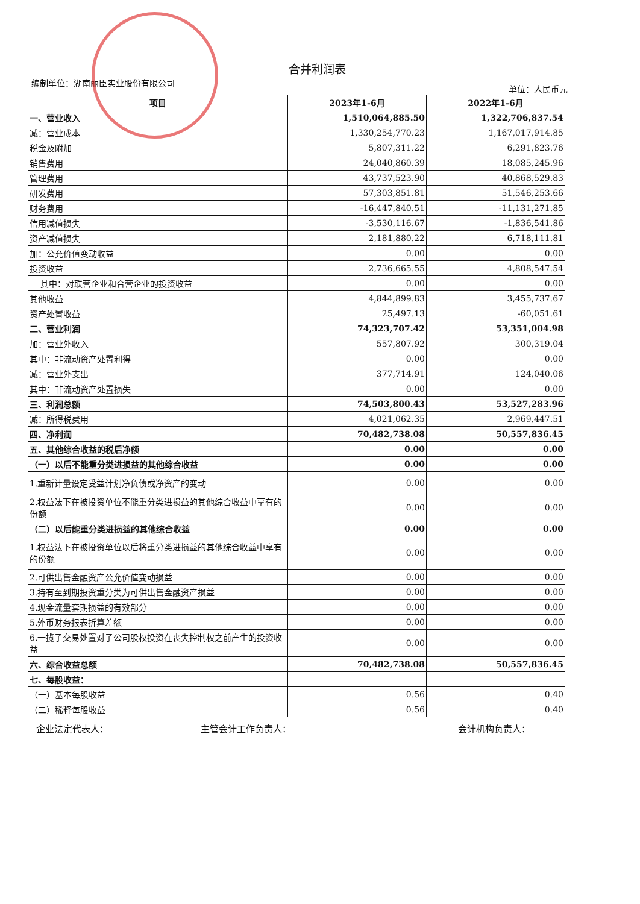合并利润表
编制单位：湖南丽臣实业股份有限公司 单位：人民币元
| 项目 | 2023年1-6月 | 2022年1-6月 |
| --- | --- | --- |
| 一、营业收入 | 1,510,064,885.50 | 1,322,706,837.54 |
| 减：营业成本 | 1,330,254,770.23 | 1,167,017,914.85 |
| 税金及附加 | 5,807,311.22 | 6,291,823.76 |
| 销售费用 | 24,040,860.39 | 18,085,245.96 |
| 管理费用 | 43,737,523.90 | 40,868,529.83 |
| 研发费用 | 57,303,851.81 | 51,546,253.66 |
| 财务费用 | -16,447,840.51 | -11,131,271.85 |
| 信用减值损失 | -3,530,116.67 | -1,836,541.86 |
| 资产减值损失 | 2,181,880.22 | 6,718,111.81 |
| 加：公允价值变动收益 | 0.00 | 0.00 |
| 投资收益 | 2,736,665.55 | 4,808,547.54 |
| 其中：对联营企业和合营企业的投资收益 | 0.00 | 0.00 |
| 其他收益 | 4,844,899.83 | 3,455,737.67 |
| 资产处置收益 | 25,497.13 | -60,051.61 |
| 二、营业利润 | 74,323,707.42 | 53,351,004.98 |
| 加：营业外收入 | 557,807.92 | 300,319.04 |
| 其中：非流动资产处置利得 | 0.00 | 0.00 |
| 减：营业外支出 | 377,714.91 | 124,040.06 |
| 其中：非流动资产处置损失 | 0.00 | 0.00 |
| 三、利润总额 | 74,503,800.43 | 53,527,283.96 |
| 减：所得税费用 | 4,021,062.35 | 2,969,447.51 |
| 四、净利润 | 70,482,738.08 | 50,557,836.45 |
| 五、其他综合收益的税后净额 | 0.00 | 0.00 |
| （一）以后不能重分类进损益的其他综合收益 | 0.00 | 0.00 |
| 1.重新计量设定受益计划净负债或净资产的变动 | 0.00 | 0.00 |
| 2.权益法下在被投资单位不能重分类进损益的其他综合收益中享有的份额 | 0.00 | 0.00 |
| （二）以后能重分类进损益的其他综合收益 | 0.00 | 0.00 |
| 1.权益法下在被投资单位以后将重分类进损益的其他综合收益中享有的份额 | 0.00 | 0.00 |
| 2.可供出售金融资产公允价值变动损益 | 0.00 | 0.00 |
| 3.持有至到期投资重分类为可供出售金融资产损益 | 0.00 | 0.00 |
| 4.现金流量套期损益的有效部分 | 0.00 | 0.00 |
| 5.外币财务报表折算差额 | 0.00 | 0.00 |
| 6.一揽子交易处置对子公司股权投资在丧失控制权之前产生的投资收益 | 0.00 | 0.00 |
| 六、综合收益总额 | 70,482,738.08 | 50,557,836.45 |
| 七、每股收益： | | |
| （一）基本每股收益 | 0.56 | 0.40 |
| （二）稀释每股收益 | 0.56 | 0.40 |
企业法定代表人： 主管会计工作负责人： 会计机构负责人：